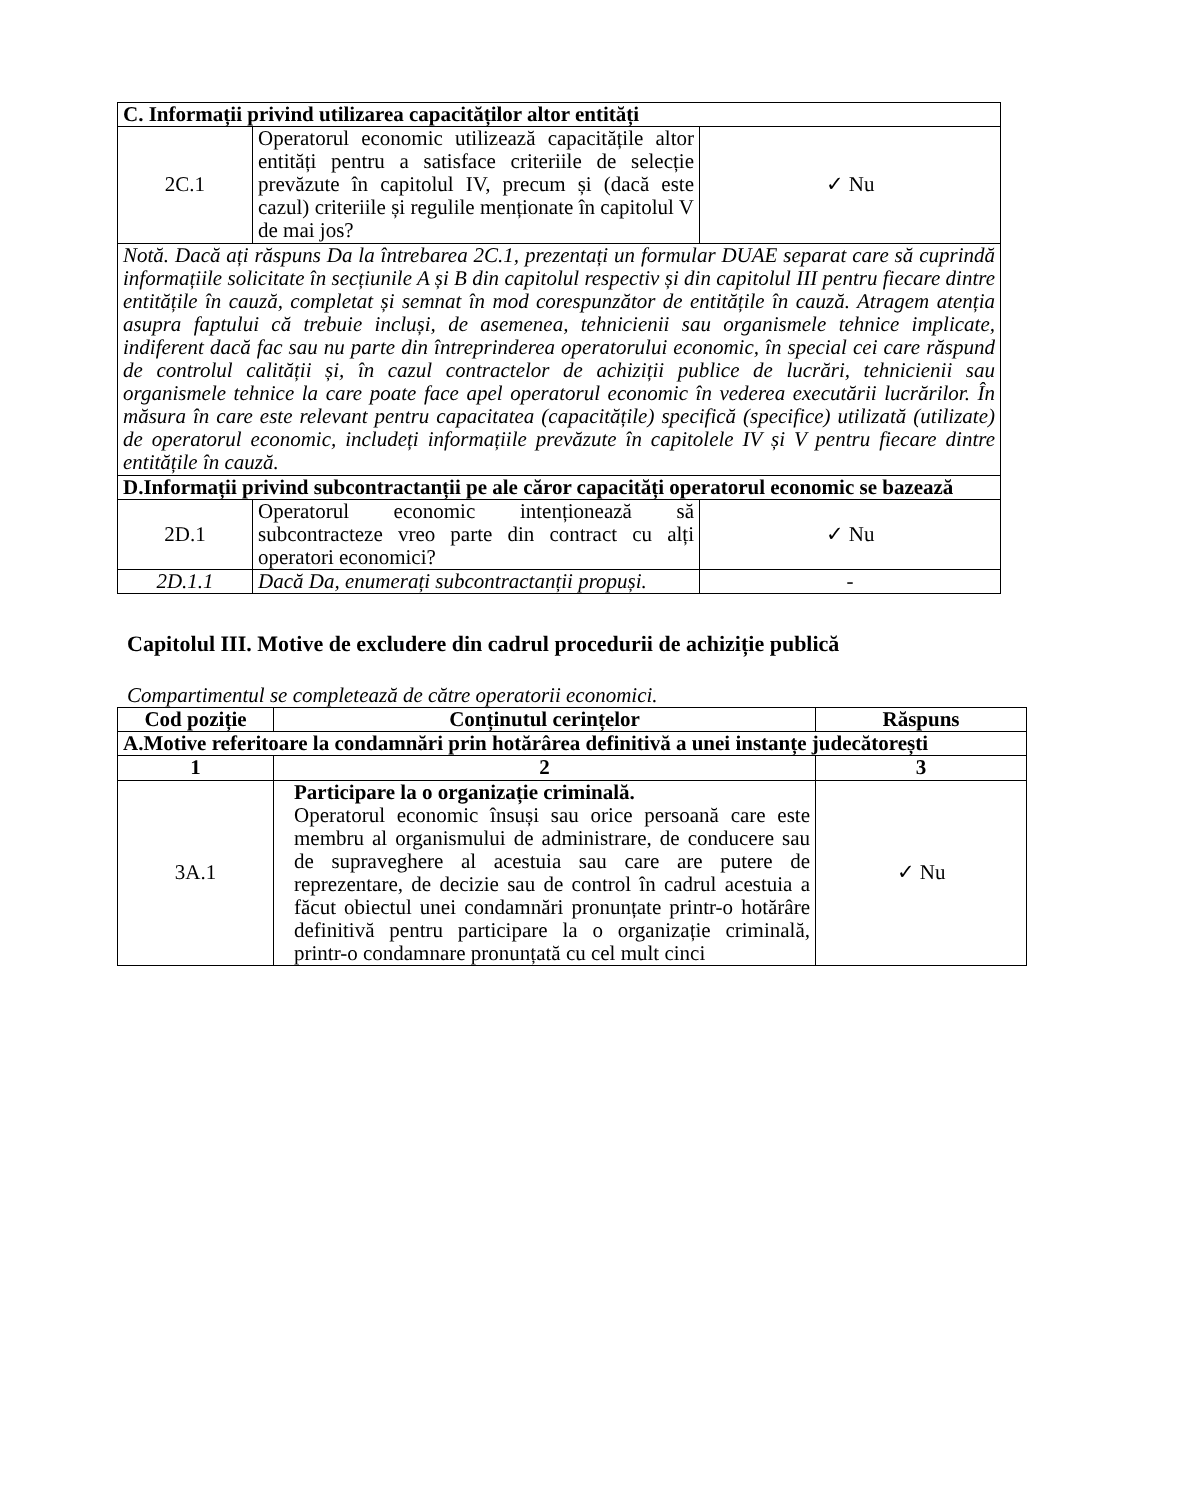| C. Informații privind utilizarea capacităților altor entități | | |
| 2C.1 | Operatorul economic utilizează capacitățile altor entități pentru a satisface criteriile de selecție prevăzute în capitolul IV, precum și (dacă este cazul) criteriile și regulile menționate în capitolul V de mai jos? | ✓ Nu |
| Notă. Dacă ați răspuns Da la întrebarea 2C.1, prezentați un formular DUAE separat care să cuprindă informațiile solicitate în secțiunile A și B din capitolul respectiv și din capitolul III pentru fiecare dintre entitățile în cauză, completat și semnat în mod corespunzător de entitățile în cauză. Atragem atenția asupra faptului că trebuie incluși, de asemenea, tehnicienii sau organismele tehnice implicate, indiferent dacă fac sau nu parte din întreprinderea operatorului economic, în special cei care răspund de controlul calității și, în cazul contractelor de achiziții publice de lucrări, tehnicienii sau organismele tehnice la care poate face apel operatorul economic în vederea executării lucrărilor. În măsura în care este relevant pentru capacitatea (capacitățile) specifică (specifice) utilizată (utilizate) de operatorul economic, includeți informațiile prevăzute în capitolele IV și V pentru fiecare dintre entitățile în cauză. | | |
| D.Informații privind subcontractanții pe ale căror capacități operatorul economic se bazează | | |
| 2D.1 | Operatorul economic intenționează să subcontracteze vreo parte din contract cu alți operatori economici? | ✓ Nu |
| 2D.1.1 | Dacă Da, enumerați subcontractanții propuși. | - |
Capitolul III. Motive de excludere din cadrul procedurii de achiziție publică
Compartimentul se completează de către operatorii economici.
| Cod poziție | Conținutul cerințelor | Răspuns |
| --- | --- | --- |
| A.Motive referitoare la condamnări prin hotărârea definitivă a unei instanțe judecătorești | | |
| 1 | 2 | 3 |
| 3A.1 | Participare la o organizație criminală. Operatorul economic însuși sau orice persoană care este membru al organismului de administrare, de conducere sau de supraveghere al acestuia sau care are putere de reprezentare, de decizie sau de control în cadrul acestuia a făcut obiectul unei condamnări pronunțate printr-o hotărâre definitivă pentru participare la o organizație criminală, printr-o condamnare pronunțată cu cel mult cinci | ✓ Nu |